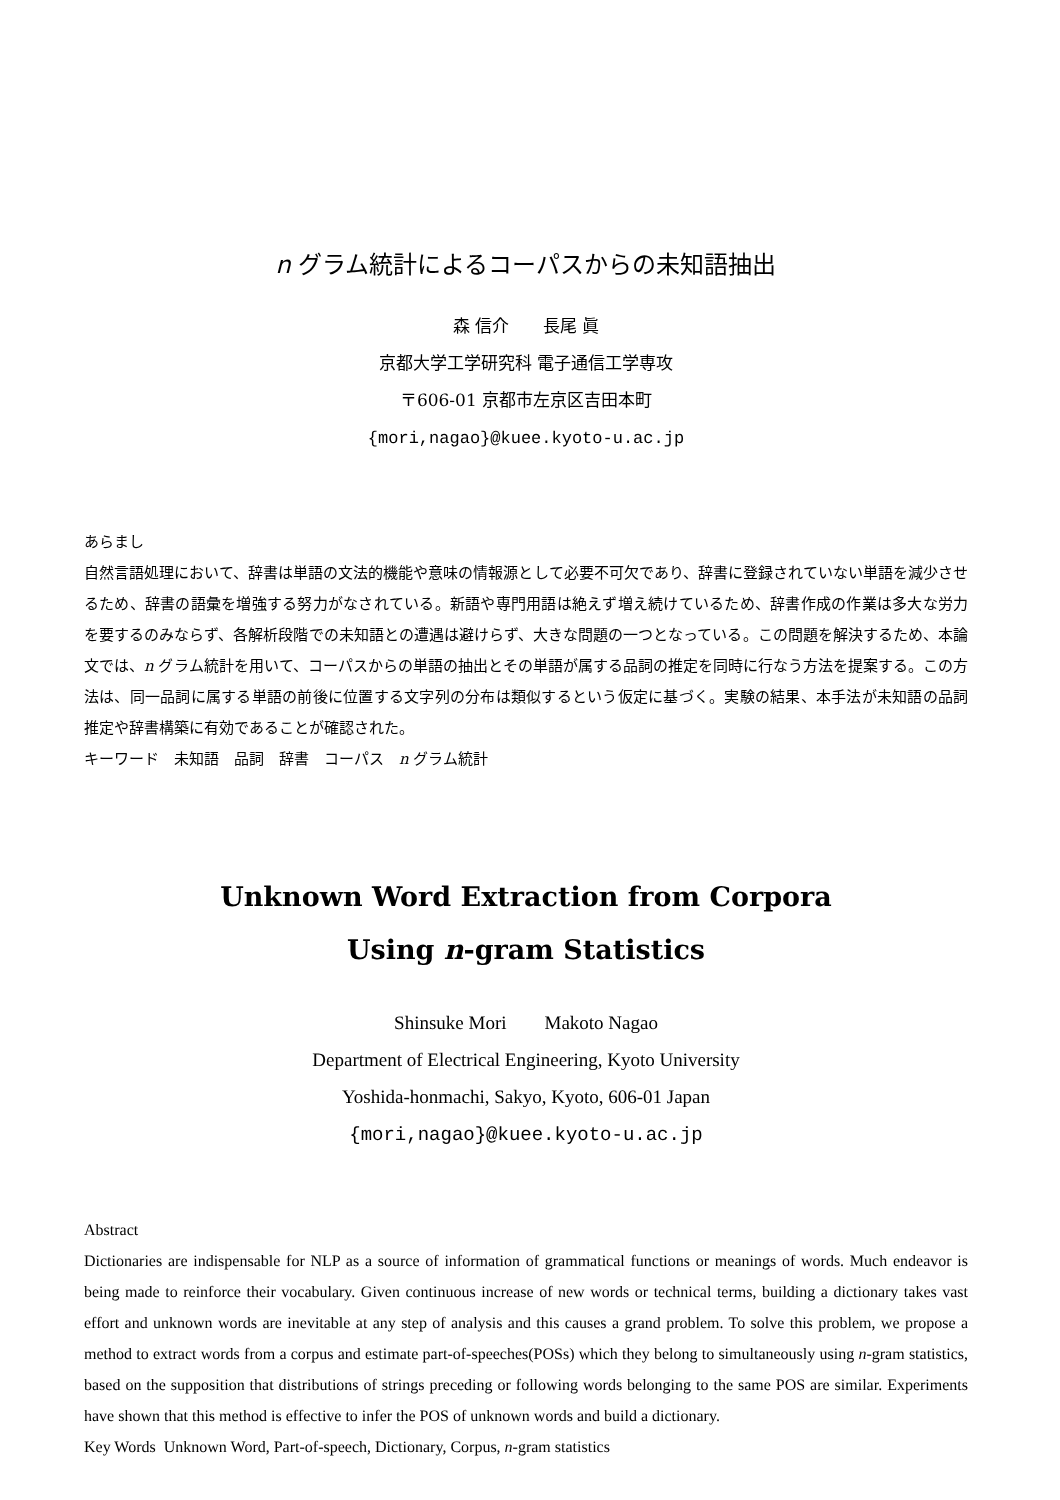n グラム統計によるコーパスからの未知語抽出
森 信介　　長尾 眞
京都大学工学研究科 電子通信工学専攻
〒606-01 京都市左京区吉田本町
{mori,nagao}@kuee.kyoto-u.ac.jp
あらまし
自然言語処理において、辞書は単語の文法的機能や意味の情報源として必要不可欠であり、辞書に登録されていない単語を減少させるため、辞書の語彙を増強する努力がなされている。新語や専門用語は絶えず増え続けているため、辞書作成の作業は多大な労力を要するのみならず、各解析段階での未知語との遭遇は避けらず、大きな問題の一つとなっている。この問題を解決するため、本論文では、n グラム統計を用いて、コーパスからの単語の抽出とその単語が属する品詞の推定を同時に行なう方法を提案する。この方法は、同一品詞に属する単語の前後に位置する文字列の分布は類似するという仮定に基づく。実験の結果、本手法が未知語の品詞推定や辞書構築に有効であることが確認された。
キーワード　未知語　品詞　辞書　コーパス　n グラム統計
Unknown Word Extraction from Corpora
Using n-gram Statistics
Shinsuke Mori　　Makoto Nagao
Department of Electrical Engineering, Kyoto University
Yoshida-honmachi, Sakyo, Kyoto, 606-01 Japan
{mori,nagao}@kuee.kyoto-u.ac.jp
Abstract
Dictionaries are indispensable for NLP as a source of information of grammatical functions or meanings of words. Much endeavor is being made to reinforce their vocabulary. Given continuous increase of new words or technical terms, building a dictionary takes vast effort and unknown words are inevitable at any step of analysis and this causes a grand problem. To solve this problem, we propose a method to extract words from a corpus and estimate part-of-speeches(POSs) which they belong to simultaneously using n-gram statistics, based on the supposition that distributions of strings preceding or following words belonging to the same POS are similar. Experiments have shown that this method is effective to infer the POS of unknown words and build a dictionary.
Key Words Unknown Word, Part-of-speech, Dictionary, Corpus, n-gram statistics